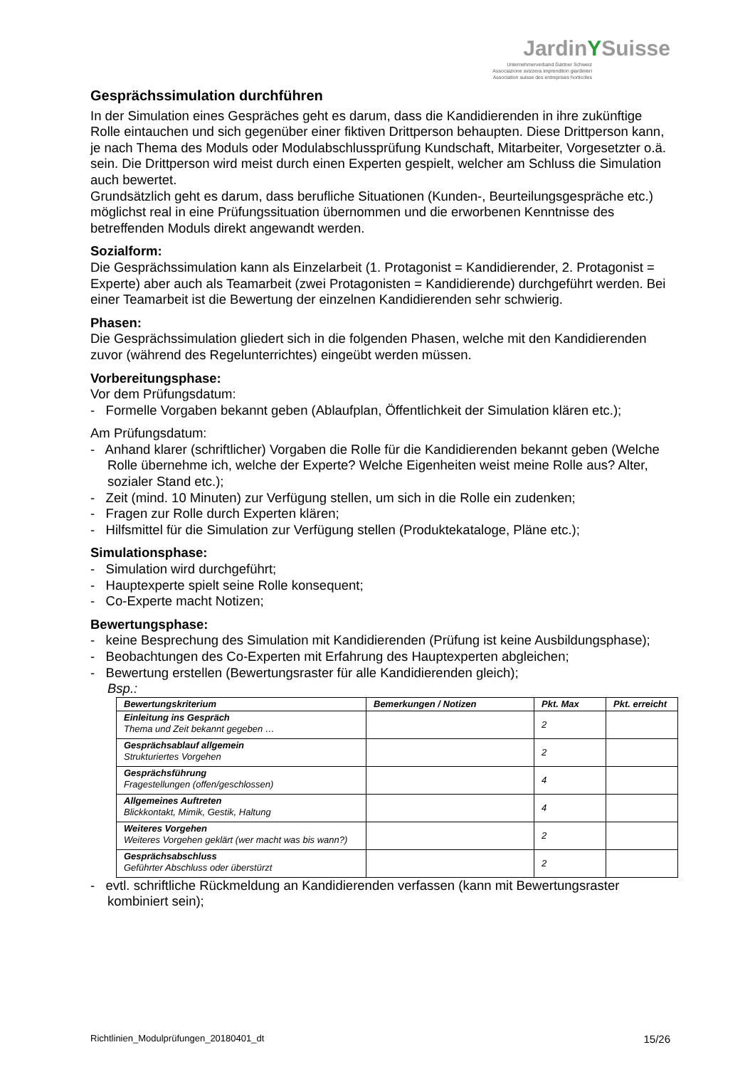JardinYSuisse
Unternehmerverband Gärtner Schweiz
Associazione svizzera imprenditori giardinieri
Association suisse des entreprises horticoles
Gesprächssimulation durchführen
In der Simulation eines Gespräches geht es darum, dass die Kandidierenden in ihre zukünftige Rolle eintauchen und sich gegenüber einer fiktiven Drittperson behaupten. Diese Drittperson kann, je nach Thema des Moduls oder Modulabschlussprüfung Kundschaft, Mitarbeiter, Vorgesetzter o.ä. sein. Die Drittperson wird meist durch einen Experten gespielt, welcher am Schluss die Simulation auch bewertet.
Grundsätzlich geht es darum, dass berufliche Situationen (Kunden-, Beurteilungsgespräche etc.) möglichst real in eine Prüfungssituation übernommen und die erworbenen Kenntnisse des betreffenden Moduls direkt angewandt werden.
Sozialform:
Die Gesprächssimulation kann als Einzelarbeit (1. Protagonist = Kandidierender, 2. Protagonist = Experte) aber auch als Teamarbeit (zwei Protagonisten = Kandidierende) durchgeführt werden. Bei einer Teamarbeit ist die Bewertung der einzelnen Kandidierenden sehr schwierig.
Phasen:
Die Gesprächssimulation gliedert sich in die folgenden Phasen, welche mit den Kandidierenden zuvor (während des Regelunterrichtes) eingeübt werden müssen.
Vorbereitungsphase:
Vor dem Prüfungsdatum:
- Formelle Vorgaben bekannt geben (Ablaufplan, Öffentlichkeit der Simulation klären etc.);
Am Prüfungsdatum:
- Anhand klarer (schriftlicher) Vorgaben die Rolle für die Kandidierenden bekannt geben (Welche Rolle übernehme ich, welche der Experte? Welche Eigenheiten weist meine Rolle aus? Alter, sozialer Stand etc.);
- Zeit (mind. 10 Minuten) zur Verfügung stellen, um sich in die Rolle ein zudenken;
- Fragen zur Rolle durch Experten klären;
- Hilfsmittel für die Simulation zur Verfügung stellen (Produktekataloge, Pläne etc.);
Simulationsphase:
- Simulation wird durchgeführt;
- Hauptexperte spielt seine Rolle konsequent;
- Co-Experte macht Notizen;
Bewertungsphase:
- keine Besprechung des Simulation mit Kandidierenden (Prüfung ist keine Ausbildungsphase);
- Beobachtungen des Co-Experten mit Erfahrung des Hauptexperten abgleichen;
- Bewertung erstellen (Bewertungsraster für alle Kandidierenden gleich);
Bsp.:
| Bewertungskriterium | Bemerkungen / Notizen | Pkt. Max | Pkt. erreicht |
| --- | --- | --- | --- |
| Einleitung ins Gespräch Thema und Zeit bekannt gegeben … | | 2 | |
| Gesprächsablauf allgemein Strukturiertes Vorgehen | | 2 | |
| Gesprächsführung Fragestellungen (offen/geschlossen) | | 4 | |
| Allgemeines Auftreten Blickkontakt, Mimik, Gestik, Haltung | | 4 | |
| Weiteres Vorgehen Weiteres Vorgehen geklärt (wer macht was bis wann?) | | 2 | |
| Gesprächsabschluss Geführter Abschluss oder überstürzt | | 2 | |
- evtl. schriftliche Rückmeldung an Kandidierenden verfassen (kann mit Bewertungsraster kombiniert sein);
Richtlinien_Modulprüfungen_20180401_dt 15/26